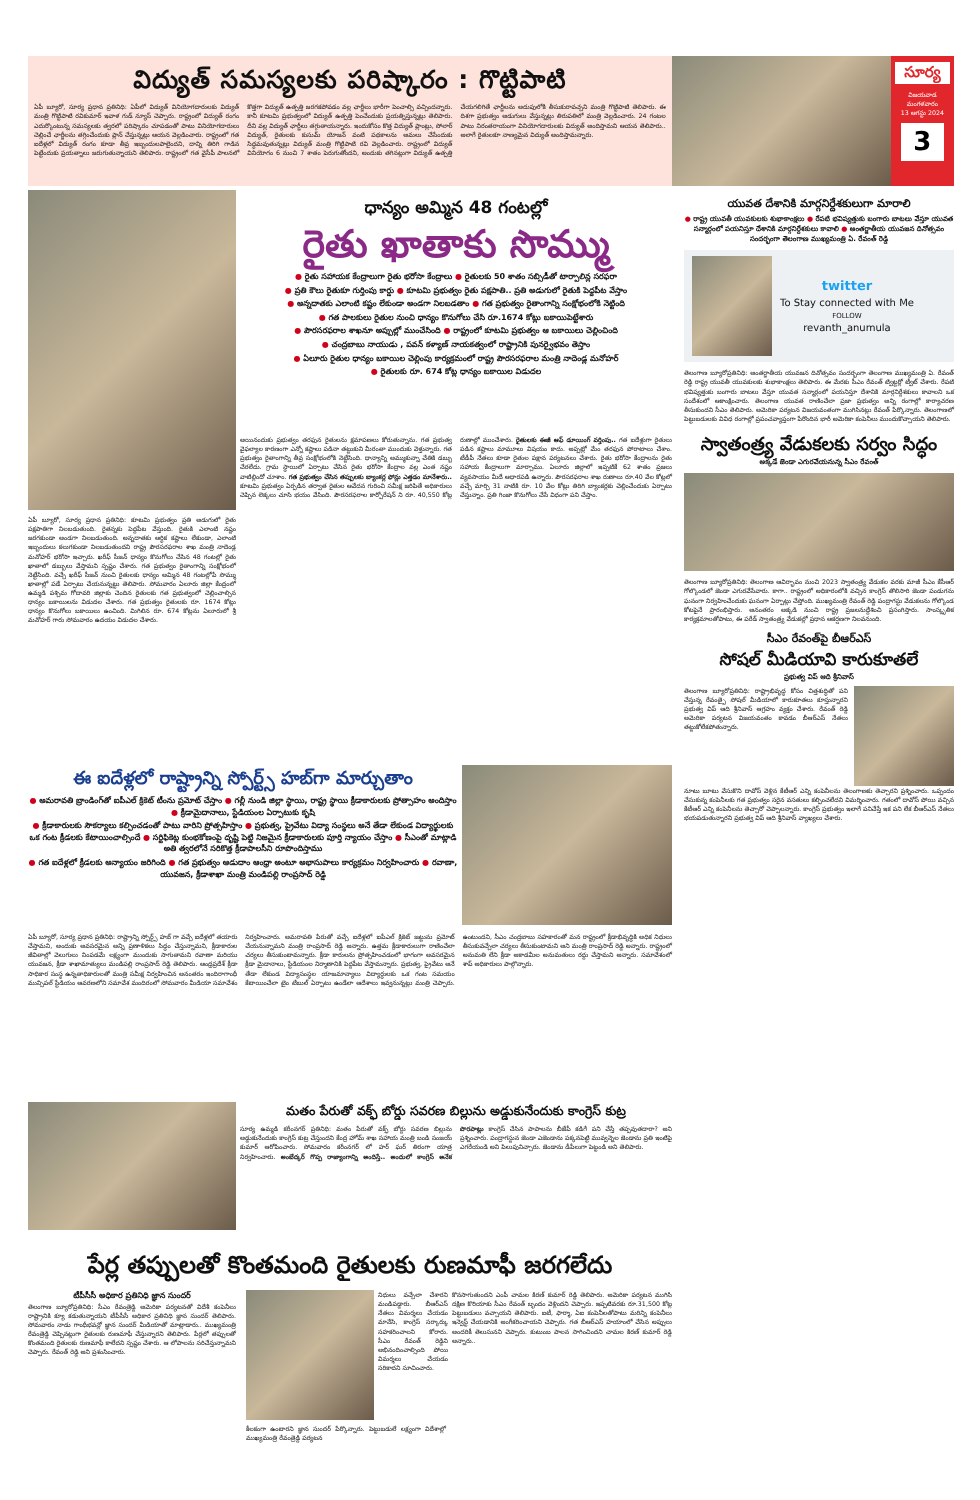విద్యుత్ సమస్యలకు పరిష్కారం : గొట్టిపాటి
ఏపీ బ్యూరో, సూర్య ప్రధాన ప్రతినిధి: ఏపీలో విద్యుత్ వినియోగదారులకు విద్యుత్ మంత్రి గొట్టిపాటి రవికుమార్ ఇవాళ గుడ్ న్యూస్ చెప్పారు. రాష్ట్రంలో విద్యుత్ రంగం ఎదుర్కొంటున్న సమస్యలకు త్వరలో పరిష్కారం చూపడంతో పాటు వినియోగదారులు చెల్లించే ఛార్జీలను తగ్గించేందుకు ప్లాన్ చేస్తున్నట్లు ఆయన వెల్లడించారు. రాష్ట్రంలో గత ఐదేళ్లలో విద్యుత్ రంగం కూడా తీవ్ర ఇబ్బందులపాలైందని, దాన్ని తిరిగి గాడిన పెట్టేందుకు ప్రయత్నాలు జరుగుతున్నాయని తెలిపారు. రాష్ట్రంలో గత వైసీపీ పాలనలో కొత్తగా విద్యుత్ ఉత్పత్తి జరగకపోవడం వల్ల ఛార్జీలు భారీగా పెంచాల్సి వచ్చిందన్నారు. కానీ కూటమి ప్రభుత్వంలో విద్యుత్ ఉత్పత్తి పెంచేందుకు ప్రయత్నిస్తున్నట్లు తెలిపారు. దీని వల్ల విద్యుత్ ఛార్జీలు తగ్గుతాయన్నారు. ఇందుకోసం కొత్త విద్యుత్ ప్లాంట్లు, సోలార్ విద్యుత్, రైతులకు కుసుమ్ యోజన్ వంటి పథకాలను అమలు చేసేందుకు సిద్ధమవుతున్నట్లు విద్యుత్ మంత్రి గొట్టిపాటి రవి వెల్లడించారు. రాష్ట్రంలో విద్యుత్ వినియోగం 6 నుంచి 7 శాతం పెరుగుతోందని, అందుకు తగినట్లుగా విద్యుత్ ఉత్పత్తి చేయగలిగితే ఛార్జీలను అదుపులోకి తీసుకురావచ్చని మంత్రి గొట్టిపాటి తెలిపారు. ఈ దిశగా ప్రభుత్వం అడుగులు వేస్తున్నట్లు తిరుపతిలో మంత్రి వెల్లడించారు. 24 గంటల పాటు నిరంతరాయంగా వినియోగదారులకు విద్యుత్ అందిస్తామని ఆయన తెలిపారు.. అలాగే రైతులకూ నాణ్యమైన విద్యుత్ అందిస్తామన్నారు.
సూర్య
విజయవాడ
మంగళవారం
13 ఆగస్టు 2024
3
ధాన్యం అమ్మిన 48 గంటల్లో
రైతు ఖాతాకు సొమ్ము
● రైతు సహాయక కేంద్రాలుగా రైతు భరోసా కేంద్రాలు ● రైతులకు 50 శాతం సబ్సిడీతో టార్పాలిన్ల సరఫరా
● ప్రతి కౌలు రైతుకూ గుర్తింపు కార్డు ● కూటమి ప్రభుత్వం రైతు పక్షపాతి.. ప్రతి అడుగులో రైతుకి పెద్దపీట వేస్తాం
● అన్నదాతకు ఎలాంటి కష్టం లేకుండా అండగా నిలబడతాం ● గత ప్రభుత్వం రైతాంగాన్ని సంక్షోభంలోకి నెట్టింది
● గత పాలకులు రైతుల నుంచి ధాన్యం కొనుగోలు చేసి రూ.1674 కోట్లు బకాయిపెట్టేశారు
● పౌరసరఫరాల శాఖనూ అప్పుల్లో ముంచేసింది ● రాష్ట్రంలో కూటమి ప్రభుత్వం ఆ బకాయిలు చెల్లించింది
● చంద్రబాబు నాయుడు , పవన్ కళ్యాణ్ నాయకత్వంలో రాష్ట్రానికి పునర్వైభవం తెస్తాం
● ఏలూరు రైతుల ధాన్యం బకాయిల చెల్లింపు కార్యక్రమంలో రాష్ట్ర పౌరసరఫరాల మంత్రి నాదెండ్ల మనోహర్
● రైతులకు రూ. 674 కోట్ల ధాన్యం బకాయిల విడుదల
ఏపీ బ్యూరో, సూర్య ప్రధాన ప్రతినిధి: కూటమి ప్రభుత్వం ప్రతి అడుగులో రైతు పక్షపాతిగా నిలబడుతుంది. రైతన్నకు పెద్దపీట వేస్తుంది. రైతుకి ఎలాంటి నష్టం జరగకుండా అండగా నిలబడుతుంది. అన్నదాతకు ఆర్థిక కష్టాలు లేకుండా, ఎలాంటి ఇబ్బందులు కలుగకుండా నిలబడుతుందని రాష్ట్ర పౌరసరఫరాల శాఖ మంత్రి నాదెండ్ల మనోహర్ భరోసా ఇచ్చారు. ఖరీఫ్ సీజన్ ధాన్యం కొనుగోలు చేసిన 48 గంటల్లో రైతు ఖాతాలో డబ్బులు వేస్తామని స్పష్టం చేశారు. గత ప్రభుత్వం రైతాంగాన్ని సంక్షోభంలో నెట్టేసింది. వచ్చే ఖరీఫ్ సీజన్ నుంచి రైతులకు ధాన్యం అమ్మిన 48 గంటల్లోపే సొమ్ము ఖాతాల్లో పడే ఏర్పాటు చేయనున్నట్టు తెలిపారు. సోమవారం ఏలూరు జిల్లా కేంద్రంలో ఉమ్మడి పశ్చిమ గోదావరి జిల్లాకు చెందిన రైతులకు గత ప్రభుత్వంలో చెల్లించాల్సిన ధాన్యం బకాయిలను విడుదల చేశారు. గత ప్రభుత్వం రైతులకు రూ. 1674 కోట్లు ధాన్యం కొనుగోలు బకాయిలు ఉంచింది. మిగిలిన రూ. 674 కోట్లను ఏలూరులో శ్రీ మనోహర్ గారు సోమవారం ఉదయం విడుదల చేశారు.
అయినందుకు ప్రభుత్వం తరఫున రైతులను క్షమాపణలు కోరుతున్నాను. గత ప్రభుత్వ వైఫల్యాల కారణంగా ఎన్నో కష్టాలు పడినా తట్టుకుని మీరంతా ముందుకు వెళ్తున్నారు. గత ప్రభుత్వం రైతాంగాన్ని తీవ్ర సంక్షోభంలోకి నెట్టేసింది. ధాన్యాన్ని అమ్ముకున్నా చేతికి డబ్బు చేరలేదు. గ్రామ స్థాయిలో ఏర్పాటు చేసిన రైతు భరోసా కేంద్రాల వల్ల ఎంత నష్టం వాటిల్లిందో చూశాం. గత ప్రభుత్వం చేసిన తప్పులకు బ్యాంకర్ల ఫోన్లు ఎత్తడం మానేశారు.. కూటమి ప్రభుత్వం ఏర్పడిన తర్వాత రైతుల ఆవేదన గురించి సమీక్ష జరిపితే అధికారులు చెప్పిన లెక్కలు చూసి భయం వేసింది. పౌరసరఫరాల కార్పోరేషన్ ని రూ. 40,550 కోట్ల రుణాల్లో ముంచేశారు. రైతులకు ఈజీ ఆఫ్ డూయింగ్ వర్తింపు.. గత ఐదేళ్లుగా రైతులు పడిన కష్టాలు మామూలు విషయం కాదు. అప్పట్లో మేం తరఫున పోరాటాలు చేశాం. టీడీపీ నేతలు కూడా రైతుల పక్షాన పర్యటనలు చేశారు. రైతు భరోసా కేంద్రాలను రైతు సహాయ కేంద్రాలుగా మార్చాము. ఏలూరు జిల్లాలో ఇప్పటికే 62 శాతం ప్రజలు వ్యవసాయం మీదే ఆధారపడి ఉన్నారు. పౌరసరఫరాల శాఖ రుణాలు రూ.40 వేల కోట్లలో వచ్చే మార్చి 31 నాటికి రూ. 10 వేల కోట్లు తిరిగి బ్యాంకర్లకు చెల్లించేందుకు ఏర్పాటు చేస్తున్నాం. ప్రతి గింజా కొనుగోలు చేసే విధంగా పని చేస్తాం.
యువత దేశానికి మార్గనిర్దేశకులుగా మారాలి
● రాష్ట్ర యువతీ యువకులకు శుభాకాంక్షలు ● రేపటి భవిష్యత్తుకు బంగారు బాటలు వేస్తూ యువత సన్మార్గంలో పయనిస్తూ దేశానికి మార్గనిర్దేశకులు కావాలి ● అంతర్జాతీయ యువజన దినోత్సవం సందర్భంగా తెలంగాణ ముఖ్యమంత్రి ఏ. రేవంత్ రెడ్డి
twitter
To Stay connected with Me
FOLLOW
revanth_anumula
తెలంగాణ బ్యూరోప్రతినిధి: అంతర్జాతీయ యువజన దినోత్సవం సందర్భంగా తెలంగాణ ముఖ్యమంత్రి ఏ. రేవంత్ రెడ్డి రాష్ట్ర యువతీ యువకులకు శుభాకాంక్షలు తెలిపారు. ఈ మేరకు సీఎం రేవంత్ ట్విట్టర్లో ట్వీట్ చేశారు. రేపటి భవిష్యత్తుకు బంగారు బాటలు వేస్తూ యువత సన్మార్గంలో పయనిస్తూ దేశానికి మార్గనిర్దేశకులు కావాలని ఒక సందేశంలో ఆకాంక్షించారు. తెలంగాణ యువత రాణించేలా ప్రజా ప్రభుత్వం అన్ని రంగాల్లో కార్యాచరణ తీసుకుందని సీఎం తెలిపారు. అమెరికా పర్యటన విజయవంతంగా ముగిసినట్లు రేవంత్ పేర్కొన్నారు. తెలంగాణలో పెట్టుబడులకు వివిధ రంగాల్లో ప్రపంచవ్యాప్తంగా పేరొందిన భారీ అమెరికా కంపెనీలు ముందుకొచ్చాయని తెలిపారు.
స్వాతంత్ర్య వేడుకలకు సర్వం సిద్ధం
అక్కడే జెండా ఎగురవేయనున్న సీఎం రేవంత్
తెలంగాణ బ్యూరోప్రతినిధి: తెలంగాణ ఆవిర్భావం నుంచి 2023 స్వాతంత్ర్య వేడుకల వరకు మాజీ సీఎం కేసీఆర్ గోల్కొండలో జెండా ఎగురవేసేవారు. కాగా.. రాష్ట్రంలో అధికారంలోకి వచ్చిన కాంగ్రెస్ తొలిసారి జెండా పండుగను ఘనంగా నిర్వహించేందుకు ఘనంగా ఏర్పాట్లు చేస్తోంది. ముఖ్యమంత్రి రేవంత్ రెడ్డి పంద్రాగస్టు వేడుకలను గోల్కొండ కోటపైనే ప్రారంభిస్తారు. అనంతరం అక్కడి నుంచి రాష్ట్ర ప్రజలనుద్దేశించి ప్రసంగిస్తారు. సాంస్కృతిక కార్యక్రమాలతోపాటు, ఈ పరేడ్ స్వాతంత్ర్య వేడుకల్లో ప్రధాన ఆకర్షణగా నిలవనుంది.
సీఎం రేవంత్‌పై బీఆర్ఎస్
సోషల్ మీడియావి కారుకూతలే
ప్రభుత్వ విప్ ఆది శ్రీనివాస్
తెలంగాణ బ్యూరోప్రతినిధి: రాష్ట్రాభివృద్ధ కోసం చిత్తశుద్ధితో పని చేస్తున్న రేవంత్పై సోషల్ మీడియాలో కారుకూతలు కూస్తున్నారని ప్రభుత్వ విప్ ఆది శ్రీనివాస్ ఆగ్రహం వ్యక్తం చేశారు. రేవంత్ రెడ్డి అమెరికా పర్యటన విజయవంతం కావడం బీఆర్ఎస్ నేతలు తట్టుకోలేకపోతున్నారు.
నూటు బూటు వేసుకొని దావోస్ వెళ్లిన కేటీఆర్ ఎన్ని కంపెనీలను తెలంగాణకు తెచ్చారని ప్రశ్నించారు. ఒప్పందం చేసుకున్న కంపెనీలకు గత ప్రభుత్వం సరైన వసతులు కల్పించలేదని విమర్శించారు. గతంలో దావోస్ పోయి వచ్చిన కేటీఆర్ ఎన్ని కంపెనీలను తెచ్చారో చెప్పాలన్నారు. కాంగ్రెస్ ప్రభుత్వం ఇలాగే పనిచేస్తే ఇక పని లేక బీఆర్ఎస్ నేతలు భయపడుతున్నారని ప్రభుత్వ విప్ ఆది శ్రీనివాస్ వ్యాఖ్యలు చేశారు.
ఈ ఐదేళ్లలో రాష్ట్రాన్ని స్పోర్ట్స్ హబ్‌గా మార్చుతాం
● అమరావతి బ్రాండింగ్‌తో ఐపీఎల్ క్రికెట్ టీంను ప్రమోట్ చేస్తాం ● గల్లీ నుండి జిల్లా స్థాయి, రాష్ట్ర స్థాయి క్రీడాకారులకు ప్రోత్సాహం అందిస్తాం ● క్రీడామైదానాలు, స్టేడియంల ఏర్పాటుకు కృషి
● క్రీడాకారులకు సౌకర్యాలు కల్పించడంతో పాటు వారిని ప్రోత్సహిస్తాం ● ప్రభుత్వ, ప్రైవేటు విద్యా సంస్థలు అనే తేడా లేకుండ విద్యార్థులకు ఒక గంట క్రీడలకు కేటాయించాల్సిందే ● సర్టిఫికెట్ల కుంభకోణంపై దృష్టి పెట్టి నిజమైన క్రీడాకారులకు పూర్తి న్యాయం చేస్తాం ● సీఎంతో మాట్లాడి అతి త్వరలోనే సరికొత్త క్రీడాపాలసీని రూపొందిస్తాము
● గత ఐదేళ్లలో క్రీడలకు అన్యాయం జరిగింది ● గత ప్రభుత్వం ఆడుదాం ఆంధ్రా అంటూ అభాసుపాలు కార్యక్రమం నిర్వహించారు ● రవాణా, యువజన, క్రీడాశాఖా మంత్రి మండిపల్లి రాంప్రసాద్ రెడ్డి
ఏపీ బ్యూరో, సూర్య ప్రధాన ప్రతినిధి: రాష్ట్రాన్ని స్పోర్ట్స్ హబ్ గా వచ్చే ఐదేళ్లలో తయారు చేస్తామని, అందుకు అవసరమైన అన్ని ప్రణాళికలు సిద్ధం చేస్తున్నామని, క్రీడాకారుల జీవితాల్లో వెలుగులు నింపడమే లక్ష్యంగా ముందుకు సాగుతామని రవాణా మరియు యువజన, క్రీడా శాఖామాత్యులు మండిపల్లి రాంప్రసాద్ రెడ్డి తెలిపారు. ఆంధ్రప్రదేశ్ క్రీడా సాధికార సంస్థ ఉన్నతాధికారులతో మంత్రి సమీక్ష నిర్వహించిన అనంతరం ఇందిరాగాంధీ మున్సిపల్ స్టేడియం ఆవరణలోని సమావేశ మందిరంలో సోమవారం మీడియా సమావేశం నిర్వహించారు. అమరావతి పేరుతో వచ్చే ఐదేళ్లలో ఐపీఎల్ క్రికెట్ జట్టును ప్రమోట్ చేయనున్నామని మంత్రి రాంప్రసాద్ రెడ్డి అన్నారు. ఉత్తమ క్రీడాకారులుగా రాణించేలా చర్యలు తీసుకుంటామన్నారు. క్రీడా కారులను ప్రోత్సహించడంలో భాగంగా అవసరమైన క్రీడా మైదానాలు, స్టేడియంల నిర్మాణానికి పెద్దపీట వేస్తామన్నారు. ప్రభుత్వ, ప్రైవేటు అనే తేడా లేకుండ విద్యాసంస్థల యాజమాన్యాలు విద్యార్థులకు ఒక గంట సమయం కేటాయించేలా టైం టేబుల్ ఏర్పాటు ఉండేలా ఆదేశాలు ఇవ్వనున్నట్లు మంత్రి చెప్పారు. ఉంటుందని, సీఎం చంద్రబాబు సహకారంతో మన రాష్ట్రంలో క్రీడాభివృద్ధికి అధిక నిధులు తీసుకువచ్చేలా చర్యలు తీసుకుంటామని అని మంత్రి రాంప్రసాద్ రెడ్డి అన్నారు. రాష్ట్రంలో అనుమతి లేని క్రీడా అకాడమీల అనుమతులు రద్దు చేస్తామని అన్నారు. సమావేశంలో శాప్ అధికారులు పాల్గొన్నారు.
మతం పేరుతో వక్ఫ్ బోర్డు సవరణ బిల్లును అడ్డుకునేందుకు కాంగ్రెస్ కుట్ర
సూర్య ఉమ్మడి కరీంనగర్ ప్రతినిధి: మతం పేరుతో వక్ఫ్ బోర్డు సవరణ బిల్లును అడ్డుకునేందుకు కాంగ్రెస్ కుట్ర చేస్తుందని కేంద్ర హోమ్ శాఖ సహాయ మంత్రి బండి సంజయ్ కుమార్ ఆరోపించారు. సోమవారం కరీంనగర్ లో హర్ ఘర్ తిరంగా యాత్ర నిర్వహించారు. అంబేద్కర్ గొప్ప రాజ్యాంగాన్ని అందిస్తే.. అందులో కాంగ్రెస్ అనేక పొరపాట్లు కాంగ్రెస్ చేసిన పాపాలను బీజేపీ కడిగే పని చేస్తే తప్పవుతదారా? అని ప్రశ్నించారు. పంద్రాగస్టున జెండా ఎజెండాను పక్కనపెట్టి మువ్వన్నెల జెండాను ప్రతి ఇంటిపై ఎగరేయండి అని పిలుపునిచ్చారు. జెండాను డీపీలుగా పెట్టండి అని తెలిపారు.
పేర్ల తప్పులతో కొంతమంది రైతులకు రుణమాఫీ జరగలేదు
టీపీసీసీ అధికార ప్రతినిధి జ్ఞాన సుందర్
తెలంగాణ బ్యూరోప్రతినిధి: సీఎం రేవంత్రెడ్డి అమెరికా పర్యటనతో విదేశీ కంపెనీలు రాష్ట్రానికి క్యూ కడుతున్నాయని టీపీసీసీ అధికార ప్రతినిధి జ్ఞాన సుందర్ తెలిపారు. సోమవారం నాడు గాంధీభవన్లో జ్ఞాన సుందర్ మీడియాతో మాట్లాడారు.. ముఖ్యమంత్రి రేవంత్రెడ్డి చెప్పినట్లుగా రైతులకు రుణమాఫీ చేస్తున్నారని తెలిపారు. పేర్లలో తప్పులతో కొంతమంది రైతులకు రుణమాఫీ కాలేదని స్పష్టం చేశారు. ఆ లోపాలను సరిచేస్తున్నామని చెప్పారు. రేవంత్ రెడ్డి అని ప్రశంసించారు.
నిధులు వచ్చేలా చేశారని మండిపడ్డారు. బీఆర్ఎస్ నేతలు విమర్శలు చేయడం మానేసి, కాంగ్రెస్ సర్కార్కు సహకరించాలని కోరారు. సీఎం రేవంత్ రెడ్డిని అభినందించాల్సింది పోయి విమర్శలు చేయడం సరికాదని సూచించారు.
కీలకంగా ఉంటారని జ్ఞాన సుందర్ పేర్కొన్నారు. పెట్టుబడులే లక్ష్యంగా విదేశాల్లో ముఖ్యమంత్రి రేవంత్రెడ్డి పర్యటన
కొనసాగుతుందని ఎంపీ చామల కిరణ్ కుమార్ రెడ్డి తెలిపారు. అమెరికా పర్యటన ముగిసి దక్షిణ కొరియాకు సీఎం రేవంత్ బృందం వెళ్లిందని చెప్పారు. ఇప్పటివరకు రూ.31,500 కోట్ల పెట్టుబడులు వచ్చాయని తెలిపారు. ఐటీ, ఫార్మా, ఏఐ కంపెనీలతోపాటు మరిన్ని కంపెనీలు ఇన్వెస్ట్ చేయడానికి అంగీకరించాయని చెప్పారు. గత బీఆర్ఎస్ హయాంలో చేసిన అప్పులు అందరికీ తెలుసునని చెప్పారు. కుటుంబ పాలన సాగించిందని చామల కిరణ్ కుమార్ రెడ్డి అన్నారు..